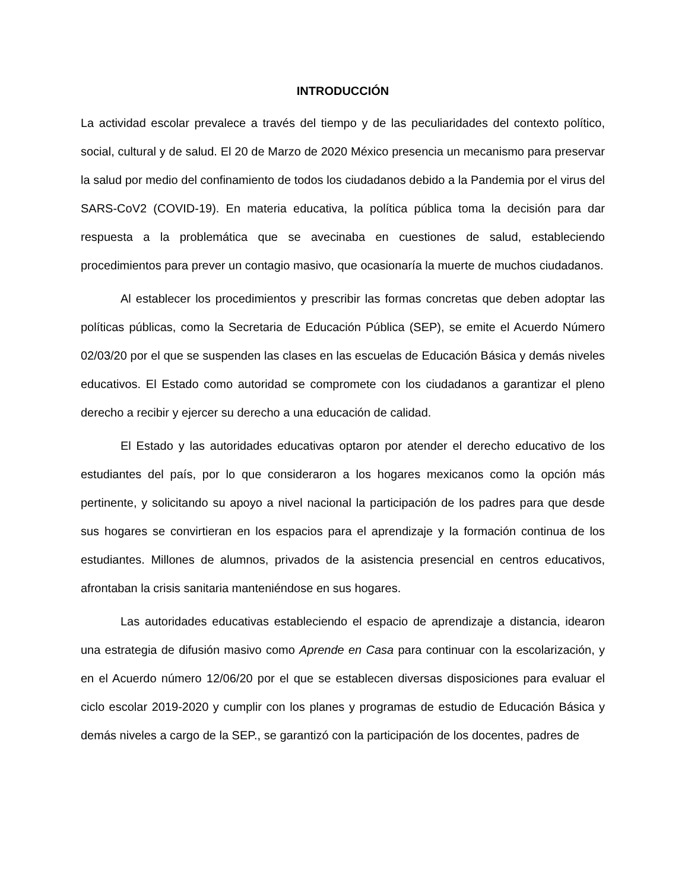INTRODUCCIÓN
La actividad escolar prevalece a través del tiempo y de las peculiaridades del contexto político, social, cultural y de salud. El 20 de Marzo de 2020 México presencia un mecanismo para preservar la salud por medio del confinamiento de todos los ciudadanos debido a la Pandemia por el virus del SARS-CoV2 (COVID-19). En materia educativa, la política pública toma la decisión para dar respuesta a la problemática que se avecinaba en cuestiones de salud, estableciendo procedimientos para prever un contagio masivo, que ocasionaría la muerte de muchos ciudadanos.
Al establecer los procedimientos y prescribir las formas concretas que deben adoptar las políticas públicas, como la Secretaria de Educación Pública (SEP), se emite el Acuerdo Número 02/03/20 por el que se suspenden las clases en las escuelas de Educación Básica y demás niveles educativos. El Estado como autoridad se compromete con los ciudadanos a garantizar el pleno derecho a recibir y ejercer su derecho a una educación de calidad.
El Estado y las autoridades educativas optaron por atender el derecho educativo de los estudiantes del país, por lo que consideraron a los hogares mexicanos como la opción más pertinente, y solicitando su apoyo a nivel nacional la participación de los padres para que desde sus hogares se convirtieran en los espacios para el aprendizaje y la formación continua de los estudiantes. Millones de alumnos, privados de la asistencia presencial en centros educativos, afrontaban la crisis sanitaria manteniéndose en sus hogares.
Las autoridades educativas estableciendo el espacio de aprendizaje a distancia, idearon una estrategia de difusión masivo como Aprende en Casa para continuar con la escolarización, y en el Acuerdo número 12/06/20 por el que se establecen diversas disposiciones para evaluar el ciclo escolar 2019-2020 y cumplir con los planes y programas de estudio de Educación Básica y demás niveles a cargo de la SEP., se garantizó con la participación de los docentes, padres de